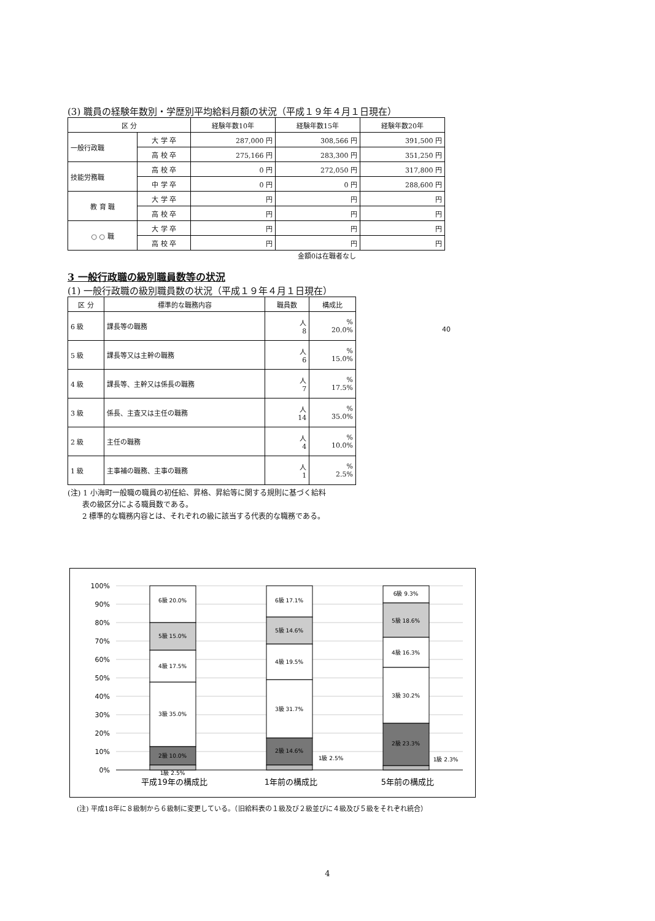(3) 職員の経験年数別・学歴別平均給料月額の状況（平成１９年４月１日現在）
| 区 分 | | 経験年数10年 | 経験年数15年 | 経験年数20年 |
| --- | --- | --- | --- | --- |
| 一般行政職 | 大 学 卒 | 287,000 円 | 308,566 円 | 391,500 円 |
| | 高 校 卒 | 275,166 円 | 283,300 円 | 351,250 円 |
| 技能労務職 | 高 校 卒 | 0 円 | 272,050 円 | 317,800 円 |
| | 中 学 卒 | 0 円 | 0 円 | 288,600 円 |
| 教 育 職 | 大 学 卒 | 円 | 円 | 円 |
| | 高 校 卒 | 円 | 円 | 円 |
| ○ ○ 職 | 大 学 卒 | 円 | 円 | 円 |
| | 高 校 卒 | 円 | 円 | 円 |
金額0は在職者なし
3 一般行政職の級別職員数等の状況
(1) 一般行政職の級別職員数の状況（平成１９年４月１日現在）
| 区 分 | 標準的な職務内容 | 職員数 | 構成比 |
| --- | --- | --- | --- |
| 6 級 | 課長等の職務 | 人 8 | % 20.0% |
| 5 級 | 課長等又は主幹の職務 | 人 6 | % 15.0% |
| 4 級 | 課長等、主幹又は係長の職務 | 人 7 | % 17.5% |
| 3 級 | 係長、主査又は主任の職務 | 人 14 | % 35.0% |
| 2 級 | 主任の職務 | 人 4 | % 10.0% |
| 1 級 | 主事補の職務、主事の職務 | 人 1 | % 2.5% |
(注) 1 小海町一般職の職員の初任給、昇格、昇給等に関する規則に基づく給料
　　表の級区分による職員数である。
　　2 標準的な職務内容とは、それぞれの級に該当する代表的な職務である。
40
100%
90%
80%
70%
60%
50%
40%
30%
20%
10%
0%
6級 20.0%
5級 15.0%
4級 17.5%
3級 35.0%
2級 10.0%
1級 2.5%
6級 17.1%
5級 14.6%
4級 19.5%
3級 31.7%
2級 14.6%
1級 2.5%
6級 9.3%
5級 18.6%
4級 16.3%
3級 30.2%
2級 23.3%
1級 2.3%
平成19年の構成比
1年前の構成比
5年前の構成比
(注) 平成18年に８級制から６級制に変更している。（旧給料表の１級及び２級並びに４級及び５級をそれぞれ統合）
4